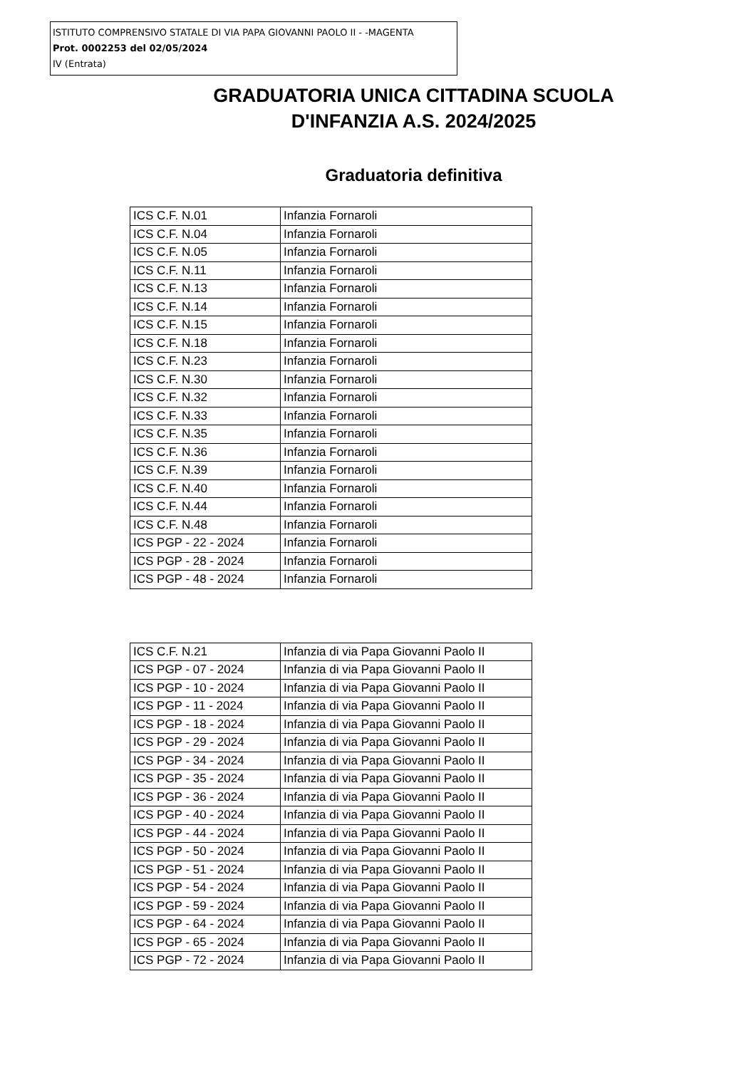ISTITUTO COMPRENSIVO STATALE DI VIA PAPA GIOVANNI PAOLO II - -MAGENTA
Prot. 0002253 del 02/05/2024
IV (Entrata)
GRADUATORIA UNICA CITTADINA SCUOLA
D'INFANZIA A.S. 2024/2025
Graduatoria definitiva
| ICS C.F. N.01 | Infanzia Fornaroli |
| ICS C.F. N.04 | Infanzia Fornaroli |
| ICS C.F. N.05 | Infanzia Fornaroli |
| ICS C.F. N.11 | Infanzia Fornaroli |
| ICS C.F. N.13 | Infanzia Fornaroli |
| ICS C.F. N.14 | Infanzia Fornaroli |
| ICS C.F. N.15 | Infanzia Fornaroli |
| ICS C.F. N.18 | Infanzia Fornaroli |
| ICS C.F. N.23 | Infanzia Fornaroli |
| ICS C.F. N.30 | Infanzia Fornaroli |
| ICS C.F. N.32 | Infanzia Fornaroli |
| ICS C.F. N.33 | Infanzia Fornaroli |
| ICS C.F. N.35 | Infanzia Fornaroli |
| ICS C.F. N.36 | Infanzia Fornaroli |
| ICS C.F. N.39 | Infanzia Fornaroli |
| ICS C.F. N.40 | Infanzia Fornaroli |
| ICS C.F. N.44 | Infanzia Fornaroli |
| ICS C.F. N.48 | Infanzia Fornaroli |
| ICS PGP - 22 - 2024 | Infanzia Fornaroli |
| ICS PGP - 28 - 2024 | Infanzia Fornaroli |
| ICS PGP - 48 - 2024 | Infanzia Fornaroli |
| ICS C.F. N.21 | Infanzia di via Papa Giovanni Paolo II |
| ICS PGP - 07 - 2024 | Infanzia di via Papa Giovanni Paolo II |
| ICS PGP - 10 - 2024 | Infanzia di via Papa Giovanni Paolo II |
| ICS PGP - 11 - 2024 | Infanzia di via Papa Giovanni Paolo II |
| ICS PGP - 18 - 2024 | Infanzia di via Papa Giovanni Paolo II |
| ICS PGP - 29 - 2024 | Infanzia di via Papa Giovanni Paolo II |
| ICS PGP - 34 - 2024 | Infanzia di via Papa Giovanni Paolo II |
| ICS PGP - 35 - 2024 | Infanzia di via Papa Giovanni Paolo II |
| ICS PGP - 36 - 2024 | Infanzia di via Papa Giovanni Paolo II |
| ICS PGP - 40 - 2024 | Infanzia di via Papa Giovanni Paolo II |
| ICS PGP - 44 - 2024 | Infanzia di via Papa Giovanni Paolo II |
| ICS PGP - 50 - 2024 | Infanzia di via Papa Giovanni Paolo II |
| ICS PGP - 51 - 2024 | Infanzia di via Papa Giovanni Paolo II |
| ICS PGP - 54 - 2024 | Infanzia di via Papa Giovanni Paolo II |
| ICS PGP - 59 - 2024 | Infanzia di via Papa Giovanni Paolo II |
| ICS PGP - 64 - 2024 | Infanzia di via Papa Giovanni Paolo II |
| ICS PGP - 65 - 2024 | Infanzia di via Papa Giovanni Paolo II |
| ICS PGP - 72 - 2024 | Infanzia di via Papa Giovanni Paolo II |